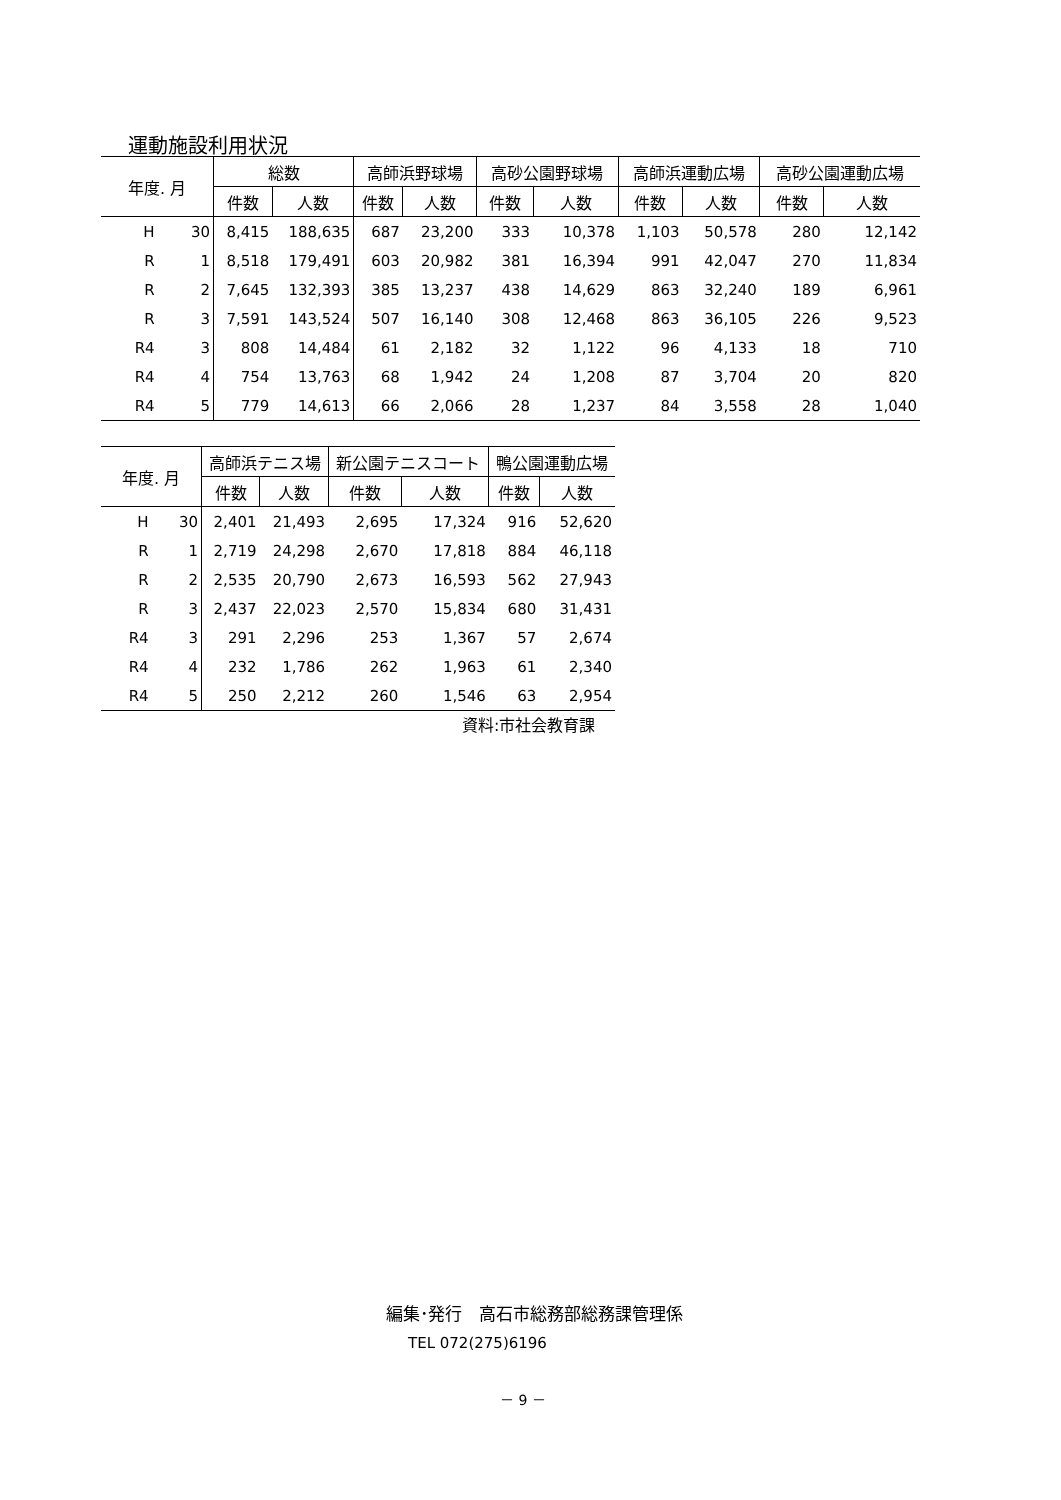運動施設利用状況
| 年度. 月 | | 総数 | | 高師浜野球場 | | 高砂公園野球場 | | 高師浜運動広場 | | 高砂公園運動広場 | |
| --- | --- | --- | --- | --- | --- | --- | --- | --- | --- | --- | --- |
| | | 件数 | 人数 | 件数 | 人数 | 件数 | 人数 | 件数 | 人数 | 件数 | 人数 |
| H | 30 | 8,415 | 188,635 | 687 | 23,200 | 333 | 10,378 | 1,103 | 50,578 | 280 | 12,142 |
| R | 1 | 8,518 | 179,491 | 603 | 20,982 | 381 | 16,394 | 991 | 42,047 | 270 | 11,834 |
| R | 2 | 7,645 | 132,393 | 385 | 13,237 | 438 | 14,629 | 863 | 32,240 | 189 | 6,961 |
| R | 3 | 7,591 | 143,524 | 507 | 16,140 | 308 | 12,468 | 863 | 36,105 | 226 | 9,523 |
| R4 | 3 | 808 | 14,484 | 61 | 2,182 | 32 | 1,122 | 96 | 4,133 | 18 | 710 |
| R4 | 4 | 754 | 13,763 | 68 | 1,942 | 24 | 1,208 | 87 | 3,704 | 20 | 820 |
| R4 | 5 | 779 | 14,613 | 66 | 2,066 | 28 | 1,237 | 84 | 3,558 | 28 | 1,040 |
| 年度. 月 | | 高師浜テニス場 | | 新公園テニスコート | | 鴨公園運動広場 | |
| --- | --- | --- | --- | --- | --- | --- | --- |
| | | 件数 | 人数 | 件数 | 人数 | 件数 | 人数 |
| H | 30 | 2,401 | 21,493 | 2,695 | 17,324 | 916 | 52,620 |
| R | 1 | 2,719 | 24,298 | 2,670 | 17,818 | 884 | 46,118 |
| R | 2 | 2,535 | 20,790 | 2,673 | 16,593 | 562 | 27,943 |
| R | 3 | 2,437 | 22,023 | 2,570 | 15,834 | 680 | 31,431 |
| R4 | 3 | 291 | 2,296 | 253 | 1,367 | 57 | 2,674 |
| R4 | 4 | 232 | 1,786 | 262 | 1,963 | 61 | 2,340 |
| R4 | 5 | 250 | 2,212 | 260 | 1,546 | 63 | 2,954 |
資料:市社会教育課
編集･発行　高石市総務部総務課管理係
TEL 072(275)6196
－ 9 －